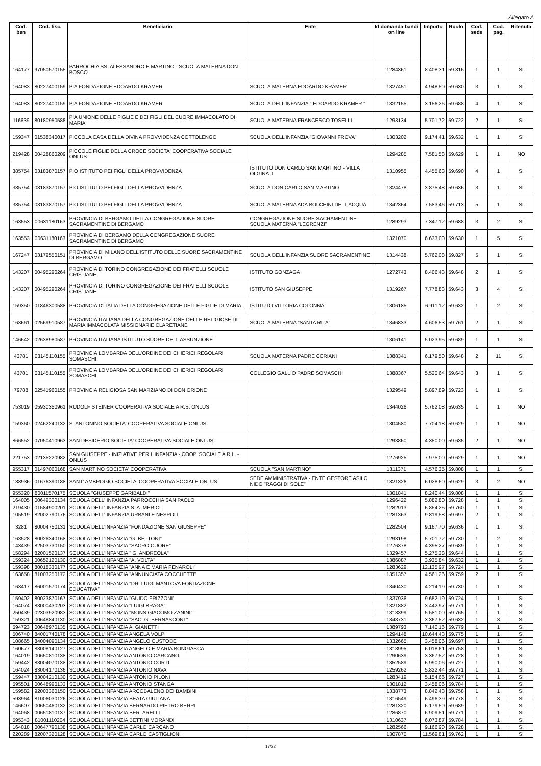Allegato A
| Cod. ben | Cod. fisc. | Beneficiario | Ente | Id domanda bandi on line | Importo | Ruolo | Cod. sede | Cod. pag. | Ritenuta |
| --- | --- | --- | --- | --- | --- | --- | --- | --- | --- |
| 164177 | 97050570155 | PARROCHIA SS. ALESSANDRO E MARTINO - SCUOLA MATERNA DON BOSCO | | 1284361 | 8.408,31 | 59.816 | 1 | 1 | SI |
| 164083 | 80227400159 | PIA FONDAZIONE EDOARDO KRAMER | SCUOLA MATERNA EDOARDO KRAMER | 1327451 | 4.948,50 | 59.630 | 3 | 1 | SI |
| 164083 | 80227400159 | PIA FONDAZIONE EDOARDO KRAMER | SCUOLA DELL'INFANZIA " EDOARDO KRAMER " | 1332155 | 3.156,26 | 59.688 | 4 | 1 | SI |
| 116639 | 80180950588 | PIA UNIONE DELLE FIGLIE E DEI FIGLI DEL CUORE IMMACOLATO DI MARIA | SCUOLA MATERNA FRANCESCO TOSELLI | 1293134 | 5.701,72 | 59.722 | 2 | 1 | SI |
| 159347 | 01538340017 | PICCOLA CASA DELLA DIVINA PROVVIDENZA COTTOLENGO | SCUOLA DELL'INFANZIA "GIOVANNI FROVA" | 1303202 | 9.174,41 | 59.632 | 1 | 1 | SI |
| 219428 | 00428860209 | PICCOLE FIGLIE DELLA CROCE SOCIETA' COOPERATIVA SOCIALE ONLUS | | 1294285 | 7.581,58 | 59.629 | 1 | 1 | NO |
| 385754 | 03183870157 | PIO ISTITUTO PEI FIGLI DELLA PROVVIDENZA | ISTITUTO DON CARLO SAN MARTINO - VILLA OLGINATI | 1310955 | 4.455,63 | 59.690 | 4 | 1 | SI |
| 385754 | 03183870157 | PIO ISTITUTO PEI FIGLI DELLA PROVVIDENZA | SCUOLA DON CARLO SAN MARTINO | 1324478 | 3.875,48 | 59.636 | 3 | 1 | SI |
| 385754 | 03183870157 | PIO ISTITUTO PEI FIGLI DELLA PROVVIDENZA | SCUOLA MATERNA ADA BOLCHINI DELL'ACQUA | 1342364 | 7.583,46 | 59.713 | 5 | 1 | SI |
| 163553 | 00631180163 | PROVINCIA DI BERGAMO DELLA CONGREGAZIONE SUORE SACRAMENTINE DI BERGAMO | CONGREGAZIONE SUORE SACRAMENTINE SCUOLA MATERNA "LEGRENZI" | 1289293 | 7.347,12 | 59.688 | 3 | 2 | SI |
| 163553 | 00631180163 | PROVINCIA DI BERGAMO DELLA CONGREGAZIONE SUORE SACRAMENTINE DI BERGAMO | | 1321070 | 6.633,00 | 59.630 | 1 | 5 | SI |
| 167247 | 03179550151 | PROVINCIA DI MILANO DELL'ISTITUTO DELLE SUORE SACRAMENTINE DI BERGAMO | SCUOLA DELL'INFANZIA SUORE SACRAMENTINE | 1314438 | 5.762,08 | 59.827 | 5 | 1 | SI |
| 143207 | 00495290264 | PROVINCIA DI TORINO CONGREGAZIONE DEI FRATELLI SCUOLE CRISTIANE | ISTITUTO GONZAGA | 1272743 | 8.406,43 | 59.648 | 2 | 1 | SI |
| 143207 | 00495290264 | PROVINCIA DI TORINO CONGREGAZIONE DEI FRATELLI SCUOLE CRISTIANE | ISTITUTO SAN GIUSEPPE | 1319267 | 7.778,83 | 59.643 | 3 | 4 | SI |
| 159350 | 01846300588 | PROVINCIA D'ITALIA DELLA CONGREGAZIONE DELLE FIGLIE DI MARIA | ISTITUTO VITTORIA COLONNA | 1306185 | 6.911,12 | 59.632 | 1 | 2 | SI |
| 163661 | 02569910587 | PROVINCIA ITALIANA DELLA CONGREGAZIONE DELLE RELIGIOSE DI MARIA IMMACOLATA MISSIONARIE CLARETIANE | SCUOLA MATERNA "SANTA RITA" | 1346833 | 4.606,53 | 59.761 | 2 | 1 | SI |
| 146642 | 02638980587 | PROVINCIA ITALIANA ISTITUTO SUORE DELL ASSUNZIONE | | 1306141 | 5.023,95 | 59.689 | 1 | 1 | SI |
| 43781 | 03145110155 | PROVINCIA LOMBARDA DELL'ORDINE DEI CHIERICI REGOLARI SOMASCHI | SCUOLA MATERNA PADRE CERIANI | 1388341 | 6.179,50 | 59.648 | 2 | 11 | SI |
| 43781 | 03145110155 | PROVINCIA LOMBARDA DELL'ORDINE DEI CHIERICI REGOLARI SOMASCHI | COLLEGIO GALLIO PADRE SOMASCHI | 1388367 | 5.520,64 | 59.643 | 3 | 1 | SI |
| 79788 | 02541960155 | PROVINCIA RELIGIOSA SAN MARZIANO DI DON ORIONE | | 1329549 | 5.897,89 | 59.723 | 1 | 1 | SI |
| 753019 | 05930350961 | RUDOLF STEINER COOPERATIVA SOCIALE A R.S. ONLUS | | 1344026 | 5.762,08 | 59.635 | 1 | 1 | NO |
| 159360 | 02462240132 | S. ANTONINO SOCIETA' COOPERATIVA SOCIALE ONLUS | | 1304580 | 7.704,18 | 59.629 | 1 | 1 | NO |
| 866552 | 07050410963 | SAN DESIDERIO SOCIETA' COOPERATIVA SOCIALE ONLUS | | 1293860 | 4.350,00 | 59.635 | 2 | 1 | NO |
| 221753 | 02135220982 | SAN GIUSEPPE - INIZIATIVE PER L'INFANZIA - COOP. SOCIALE A R.L. - ONLUS | | 1276925 | 7.975,00 | 59.629 | 1 | 1 | NO |
| 955317 | 01497060168 | SAN MARTINO SOCIETA' COOPERATIVA | SCUOLA "SAN MARTINO" | 1311371 | 4.576,35 | 59.808 | 1 | 1 | SI |
| 138936 | 01676390188 | SANT' AMBROGIO SOCIETA' COOPERATIVA SOCIALE ONLUS | SEDE AMMINISTRATIVA - ENTE GESTORE ASILO NIDO "RAGGI DI SOLE" | 1321326 | 6.028,60 | 59.629 | 3 | 2 | NO |
| 955320 | 80011570175 | SCUOLA "GIUSEPPE GARIBALDI" | | 1301841 | 8.240,44 | 59.808 | 1 | 1 | SI |
| 164005 | 00649300134 | SCUOLA DELL' INFANZIA PARROCCHIA SAN PAOLO | | 1296422 | 5.882,80 | 59.728 | 1 | 1 | SI |
| 219430 | 01584900201 | SCUOLA DELL' INFANZIA S. A. MERICI | | 1282913 | 6.854,25 | 59.760 | 1 | 1 | SI |
| 105519 | 82002790176 | SCUOLA DELL' INFANZIA URBANI E NESPOLI | | 1281363 | 9.819,58 | 59.697 | 2 | 1 | SI |
| 3281 | 80004750131 | SCUOLA DELL'INFANZIA "FONDAZIONE SAN GIUSEPPE" | | 1282504 | 9.167,70 | 59.636 | 1 | 1 | SI |
| 163528 | 80026340168 | SCUOLA DELL'INFANZIA "G. BETTONI" | | 1293198 | 5.701,72 | 59.730 | 1 | 2 | SI |
| 143439 | 82503730150 | SCUOLA DELL'INFANZIA "SACRO CUORE" | | 1276378 | 4.395,27 | 59.689 | 1 | 1 | SI |
| 158294 | 82001520137 | SCUOLA DELL'INFANZIA " G. ANDREOLA" | | 1329457 | 5.275,38 | 59.644 | 1 | 1 | SI |
| 159324 | 00652120130 | SCUOLA DELL'INFANZIA "A. VOLTA" | | 1386887 | 3.935,84 | 59.632 | 1 | 1 | SI |
| 159398 | 80018330177 | SCUOLA DELL'INFANZIA "ANNA E MARIA FENAROLI" | | 1283629 | 12.135,97 | 59.724 | 1 | 1 | SI |
| 163658 | 81003250172 | SCUOLA DELL'INFANZIA "ANNUNCIATA COCCHETTI" | | 1351357 | 4.561,26 | 59.759 | 2 | 1 | SI |
| 163417 | 86001570174 | SCUOLA DELL'INFANZIA "DR. LUIGI MANTOVA FONDAZIONE EDUCATIVA" | | 1340430 | 4.214,19 | 59.730 | 1 | 1 | SI |
| 159402 | 80023870167 | SCUOLA DELL'INFANZIA "GUIDO FRIZZONI' | | 1337936 | 9.652,19 | 59.724 | 1 | 1 | SI |
| 164074 | 83000430203 | SCUOLA DELL'INFANZIA "LUIGI BRAGA" | | 1321882 | 3.442,97 | 59.771 | 1 | 1 | SI |
| 250439 | 02303920983 | SCUOLA DELL'INFANZIA "MONS.GIACOMO ZANINI" | | 1313399 | 5.581,00 | 59.765 | 1 | 1 | SI |
| 159321 | 00648840130 | SCUOLA DELL'INFANZIA "SAC. G. BERNASCONI " | | 1343731 | 3.367,52 | 59.632 | 1 | 3 | SI |
| 594723 | 00648970135 | SCUOLA DELL'INFANZIA A. GIANETTI | | 1389793 | 7.140,16 | 59.779 | 1 | 1 | SI |
| 506740 | 84001740178 | SCUOLA DELL'INFANZIA ANGELA VOLPI | | 1294148 | 10.644,43 | 59.775 | 1 | 1 | SI |
| 108665 | 84004090134 | SCUOLA DELL'INFANZIA ANGELO CUSTODE | | 1332665 | 3.458,06 | 59.697 | 1 | 1 | SI |
| 160677 | 83008140127 | SCUOLA DELL'INFANZIA ANGELO E MARIA BONGIASCA | | 1313995 | 6.018,61 | 59.758 | 1 | 1 | SI |
| 164019 | 00650810138 | SCUOLA DELL'INFANZIA ANTONIO CARCANO | | 1290639 | 3.367,52 | 59.728 | 1 | 1 | SI |
| 159442 | 83004070138 | SCUOLA DELL'INFANZIA ANTONIO CORTI | | 1352589 | 6.990,06 | 59.727 | 1 | 1 | SI |
| 164024 | 83004170136 | SCUOLA DELL'INFANZIA ANTONIO NAVA | | 1259262 | 5.822,44 | 59.771 | 1 | 1 | SI |
| 159447 | 83004210130 | SCUOLA DELL'INFANZIA ANTONIO PILONI | | 1283419 | 5.154,66 | 59.727 | 1 | 1 | SI |
| 595501 | 00648990133 | SCUOLA DELL'INFANZIA ANTONIO STANGA | | 1301812 | 3.458,06 | 59.784 | 1 | 1 | SI |
| 159582 | 92003360150 | SCUOLA DELL'INFANZIA ARCOBALENO DEI BAMBINI | | 1338773 | 8.842,43 | 59.758 | 1 | 1 | SI |
| 593964 | 81006030126 | SCUOLA DELL'INFANZIA BEATA GIULIANA | | 1316549 | 6.496,39 | 59.778 | 1 | 3 | SI |
| 146607 | 00650460132 | SCUOLA DELL'INFANZIA BERNARDO PIETRO BERRI | | 1281320 | 6.179,50 | 59.689 | 1 | 1 | SI |
| 164068 | 00651810137 | SCUOLA DELL'INFANZIA BERTARELLI | | 1286870 | 6.909,51 | 59.771 | 1 | 1 | SI |
| 595343 | 81001110204 | SCUOLA DELL'INFANZIA BETTINI MORANDI | | 1310637 | 6.073,87 | 59.784 | 1 | 1 | SI |
| 164018 | 00647790138 | SCUOLA DELL'INFANZIA CARLO CARCANO | | 1282566 | 9.166,90 | 59.728 | 1 | 1 | SI |
| 220289 | 82007320128 | SCUOLA DELL'INFANZIA CARLO CASTIGLIONI | | 1307870 | 11.569,81 | 59.762 | 1 | 1 | SI |
17/22